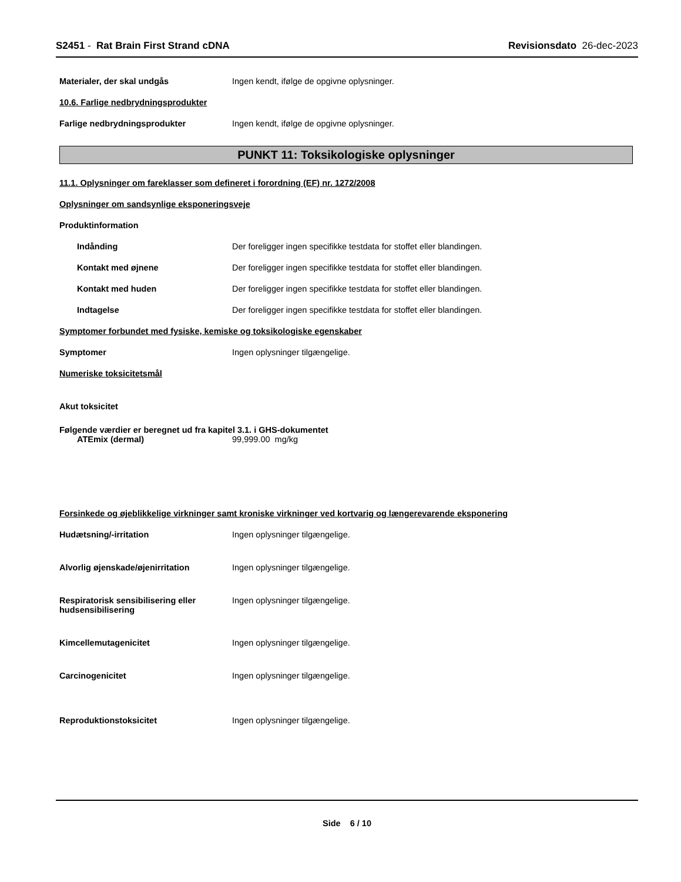S2451 - Rat Brain First Strand cDNA
Revisionsdato 26-dec-2023
Materialer, der skal undgås Ingen kendt, ifølge de opgivne oplysninger.
10.6. Farlige nedbrydningsprodukter
Farlige nedbrydningsprodukter Ingen kendt, ifølge de opgivne oplysninger.
PUNKT 11: Toksikologiske oplysninger
11.1. Oplysninger om fareklasser som defineret i forordning (EF) nr. 1272/2008
Oplysninger om sandsynlige eksponeringsveje
Produktinformation
Indånding Der foreligger ingen specifikke testdata for stoffet eller blandingen.
Kontakt med øjnene Der foreligger ingen specifikke testdata for stoffet eller blandingen.
Kontakt med huden Der foreligger ingen specifikke testdata for stoffet eller blandingen.
Indtagelse Der foreligger ingen specifikke testdata for stoffet eller blandingen.
Symptomer forbundet med fysiske, kemiske og toksikologiske egenskaber
Symptomer Ingen oplysninger tilgængelige.
Numeriske toksicitetsmål
Akut toksicitet
Følgende værdier er beregnet ud fra kapitel 3.1. i GHS-dokumentet
ATEmix (dermal) 99,999.00 mg/kg
Forsinkede og øjeblikkelige virkninger samt kroniske virkninger ved kortvarig og længerevarende eksponering
Hudætsning/-irritation Ingen oplysninger tilgængelige.
Alvorlig øjenskade/øjenirritation Ingen oplysninger tilgængelige.
Respiratorisk sensibilisering eller hudsensibilisering
Ingen oplysninger tilgængelige.
Kimcellemutagenicitet Ingen oplysninger tilgængelige.
Carcinogenicitet Ingen oplysninger tilgængelige.
Reproduktionstoksicitet Ingen oplysninger tilgængelige.
Side 6 / 10